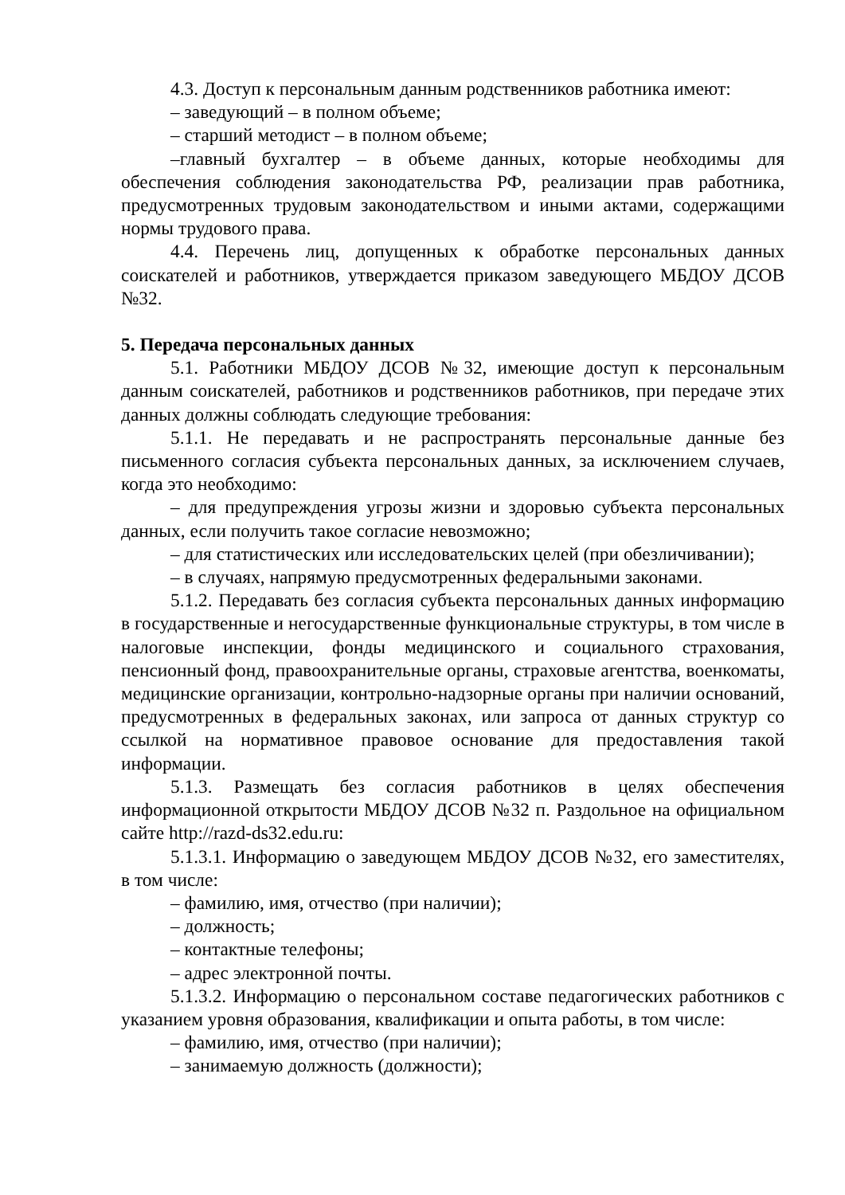4.3. Доступ к персональным данным родственников работника имеют:
– заведующий – в полном объеме;
– старший методист – в полном объеме;
–главный бухгалтер – в объеме данных, которые необходимы для обеспечения соблюдения законодательства РФ, реализации прав работника, предусмотренных трудовым законодательством и иными актами, содержащими нормы трудового права.
4.4. Перечень лиц, допущенных к обработке персональных данных соискателей и работников, утверждается приказом заведующего МБДОУ ДСОВ №32.
5. Передача персональных данных
5.1. Работники МБДОУ ДСОВ №32, имеющие доступ к персональным данным соискателей, работников и родственников работников, при передаче этих данных должны соблюдать следующие требования:
5.1.1. Не передавать и не распространять персональные данные без письменного согласия субъекта персональных данных, за исключением случаев, когда это необходимо:
– для предупреждения угрозы жизни и здоровью субъекта персональных данных, если получить такое согласие невозможно;
– для статистических или исследовательских целей (при обезличивании);
– в случаях, напрямую предусмотренных федеральными законами.
5.1.2. Передавать без согласия субъекта персональных данных информацию в государственные и негосударственные функциональные структуры, в том числе в налоговые инспекции, фонды медицинского и социального страхования, пенсионный фонд, правоохранительные органы, страховые агентства, военкоматы, медицинские организации, контрольно-надзорные органы при наличии оснований, предусмотренных в федеральных законах, или запроса от данных структур со ссылкой на нормативное правовое основание для предоставления такой информации.
5.1.3. Размещать без согласия работников в целях обеспечения информационной открытости МБДОУ ДСОВ №32 п. Раздольное на официальном сайте http://razd-ds32.edu.ru:
5.1.3.1. Информацию о заведующем МБДОУ ДСОВ №32, его заместителях, в том числе:
– фамилию, имя, отчество (при наличии);
– должность;
– контактные телефоны;
– адрес электронной почты.
5.1.3.2. Информацию о персональном составе педагогических работников с указанием уровня образования, квалификации и опыта работы, в том числе:
– фамилию, имя, отчество (при наличии);
– занимаемую должность (должности);